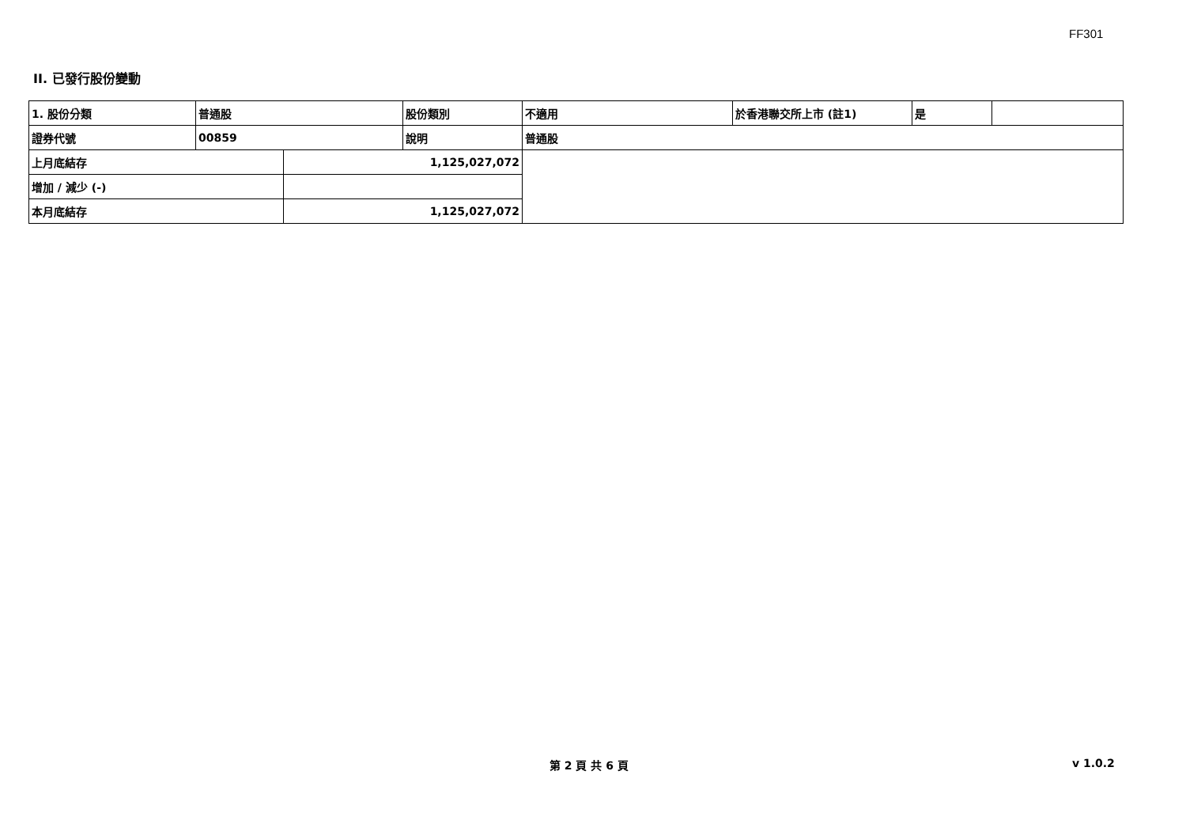FF301
II. 已發行股份變動
| 1. 股份分類 | 普通股 | | 股份類別 | 不適用 | 於香港聯交所上市 (註1) | 是 | |
| 證券代號 | 00859 | | 說明 | 普通股 | | | |
| 上月底結存 | | 1,125,027,072 | | | | | |
| 增加 / 減少 (-) | | | | | | | |
| 本月底結存 | | 1,125,027,072 | | | | | |
第 2 頁 共 6 頁 v 1.0.2